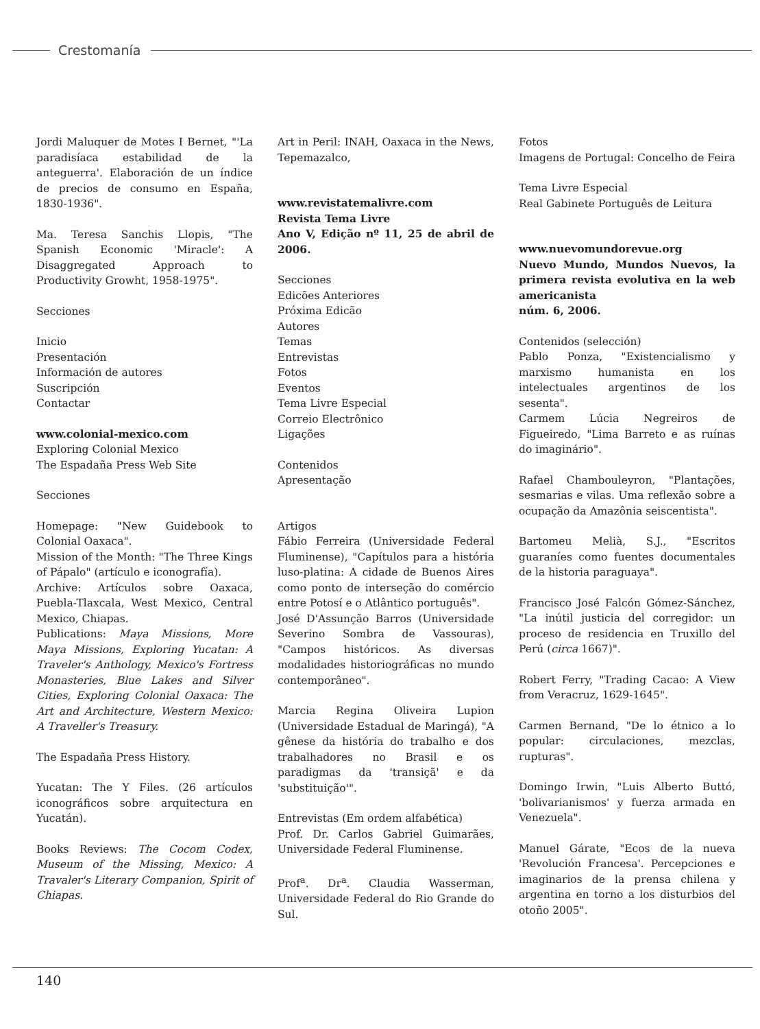Crestomanía
Jordi Maluquer de Motes I Bernet, "'La paradisíaca estabilidad de la anteguerra'. Elaboración de un índice de precios de consumo en España, 1830-1936".
Ma. Teresa Sanchis Llopis, "The Spanish Economic 'Miracle': A Disaggregated Approach to Productivity Growht, 1958-1975".
Secciones
Inicio
Presentación
Información de autores
Suscripción
Contactar
www.colonial-mexico.com
Exploring Colonial Mexico
The Espadaña Press Web Site
Secciones
Homepage: "New Guidebook to Colonial Oaxaca".
Mission of the Month: "The Three Kings of Pápalo" (artículo e iconografía).
Archive: Artículos sobre Oaxaca, Puebla-Tlaxcala, West Mexico, Central Mexico, Chiapas.
Publications: Maya Missions, More Maya Missions, Exploring Yucatan: A Traveler's Anthology, Mexico's Fortress Monasteries, Blue Lakes and Silver Cities, Exploring Colonial Oaxaca: The Art and Architecture, Western Mexico: A Traveller's Treasury.
The Espadaña Press History.
Yucatan: The Y Files. (26 artículos iconográficos sobre arquitectura en Yucatán).
Books Reviews: The Cocom Codex, Museum of the Missing, Mexico: A Travaler's Literary Companion, Spirit of Chiapas.
Art in Peril: INAH, Oaxaca in the News, Tepemazalco,
www.revistatemalivre.com
Revista Tema Livre
Ano V, Edição nº 11, 25 de abril de 2006.
Secciones
Edicões Anteriores
Próxima Edicão
Autores
Temas
Entrevistas
Fotos
Eventos
Tema Livre Especial
Correio Electrônico
Ligações
Contenidos
Apresentação
Artigos
Fábio Ferreira (Universidade Federal Fluminense), "Capítulos para a história luso-platina: A cidade de Buenos Aires como ponto de interseção do comércio entre Potosí e o Atlântico português".
José D'Assunção Barros (Universidade Severino Sombra de Vassouras), "Campos históricos. As diversas modalidades historiográficas no mundo contemporâneo".
Marcia Regina Oliveira Lupion (Universidade Estadual de Maringá), "A gênese da história do trabalho e dos trabalhadores no Brasil e os paradigmas da 'transiçã' e da 'substituição'".
Entrevistas (Em ordem alfabética)
Prof. Dr. Carlos Gabriel Guimarães, Universidade Federal Fluminense.
Prof<sup>a</sup>. Dr<sup>a</sup>. Claudia Wasserman, Universidade Federal do Rio Grande do Sul.
Fotos
Imagens de Portugal: Concelho de Feira
Tema Livre Especial
Real Gabinete Português de Leitura
www.nuevomundorevue.org
Nuevo Mundo, Mundos Nuevos, la primera revista evolutiva en la web americanista
núm. 6, 2006.
Contenidos (selección)
Pablo Ponza, "Existencialismo y marxismo humanista en los intelectuales argentinos de los sesenta".
Carmem Lúcia Negreiros de Figueiredo, "Lima Barreto e as ruínas do imaginário".
Rafael Chambouleyron, "Plantações, sesmarias e vilas. Uma reflexão sobre a ocupação da Amazônia seiscentista".
Bartomeu Melià, S.J., "Escritos guaraníes como fuentes documentales de la historia paraguaya".
Francisco José Falcón Gómez-Sánchez, "La inútil justicia del corregidor: un proceso de residencia en Truxillo del Perú (circa 1667)".
Robert Ferry, "Trading Cacao: A View from Veracruz, 1629-1645".
Carmen Bernand, "De lo étnico a lo popular: circulaciones, mezclas, rupturas".
Domingo Irwin, "Luis Alberto Buttó, 'bolivarianismos' y fuerza armada en Venezuela".
Manuel Gárate, "Ecos de la nueva 'Revolución Francesa'. Percepciones e imaginarios de la prensa chilena y argentina en torno a los disturbios del otoño 2005".
140